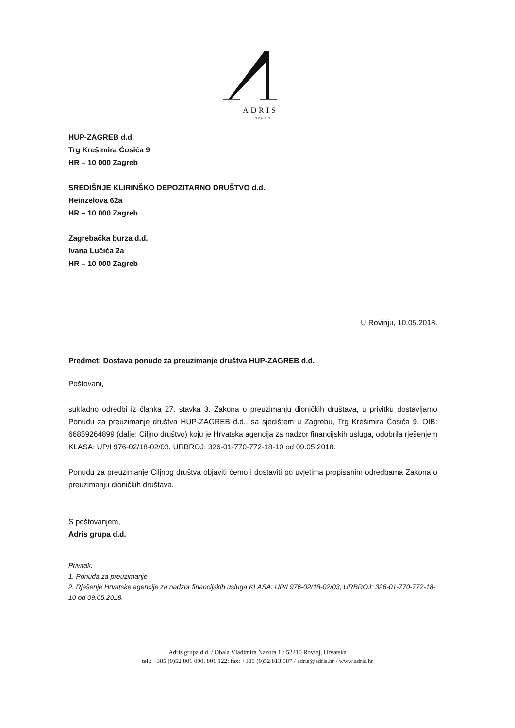ADRIS
grupa
HUP-ZAGREB d.d.
Trg Krešimira Ćosića 9
HR – 10 000 Zagreb
SREDIŠNJE KLIRINŠKO DEPOZITARNO DRUŠTVO d.d.
Heinzelova 62a
HR – 10 000 Zagreb
Zagrebačka burza d.d.
Ivana Lučića 2a
HR – 10 000 Zagreb
U Rovinju, 10.05.2018.
Predmet: Dostava ponude za preuzimanje društva HUP-ZAGREB d.d.
Poštovani,
sukladno odredbi iz članka 27. stavka 3. Zakona o preuzimanju dioničkih društava, u privitku dostavljamo Ponudu za preuzimanje društva HUP-ZAGREB d.d., sa sjedištem u Zagrebu, Trg Krešimira Ćosića 9, OIB: 66859264899 (dalje: Ciljno društvo) koju je Hrvatska agencija za nadzor financijskih usluga, odobrila rješenjem KLASA: UP/I 976-02/18-02/03, URBROJ: 326-01-770-772-18-10 od 09.05.2018.
Ponudu za preuzimanje Ciljnog društva objaviti ćemo i dostaviti po uvjetima propisanim odredbama Zakona o preuzimanju dioničkih društava.
S poštovanjem,
Adris grupa d.d.
Privitak:
1. Ponuda za preuzimanje
2. Rješenje Hrvatske agencije za nadzor financijskih usluga KLASA: UP/I 976-02/18-02/03, URBROJ: 326-01-770-772-18-10 od 09.05.2018.
Adris grupa d.d. / Obala Vladimira Nazora 1 / 52210 Rovinj, Hrvatska
tel.: +385 (0)52 801 000, 801 122; fax: +385 (0)52 813 587 / adris@adris.hr / www.adris.hr